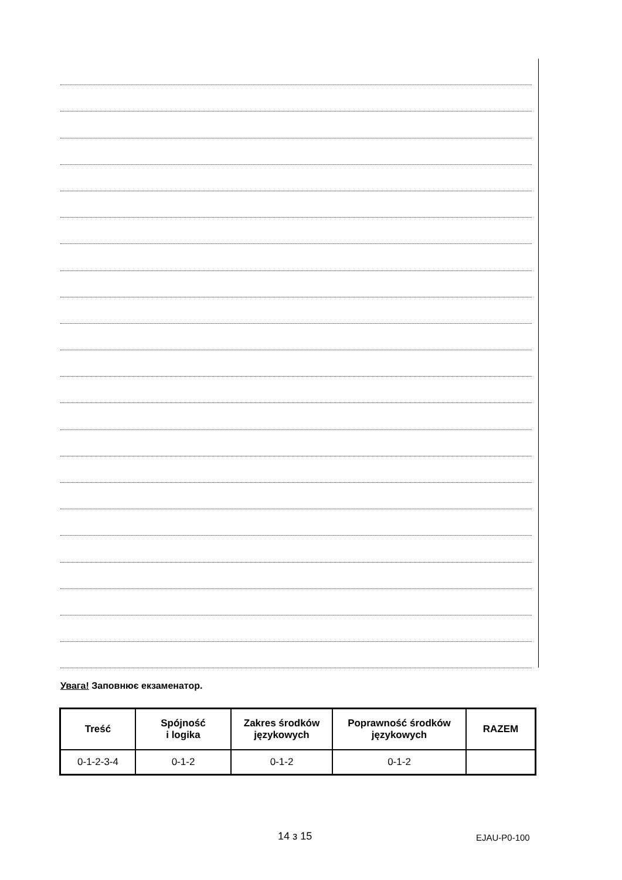Увага! Заповнює екзаменатор.
| Treść | Spójność i logika | Zakres środków językowych | Poprawność środków językowych | RAZEM |
| --- | --- | --- | --- | --- |
| 0-1-2-3-4 | 0-1-2 | 0-1-2 | 0-1-2 | |
14 з 15 EJAU-P0-100